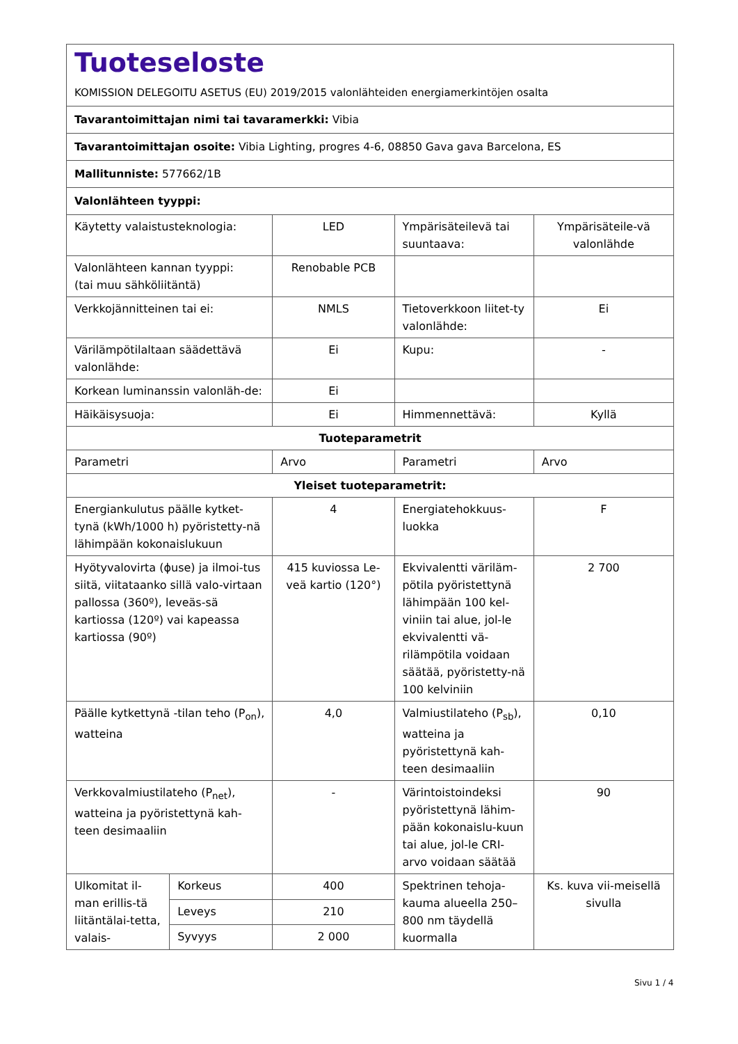Tuoteseloste
KOMISSION DELEGOITU ASETUS (EU) 2019/2015 valonlähteiden energiamerkintöjen osalta
Tavarantoimittajan nimi tai tavaramerkki: Vibia
Tavarantoimittajan osoite: Vibia Lighting, progres 4-6, 08850 Gava gava Barcelona, ES
Mallitunniste: 577662/1B
Valonlähteen tyyppi:
| Käytetty valaistusteknologia: | | LED | Ympärisäteilevä tai suuntaava: | Ympärisäteile-vä valonlähde |
| Valonlähteen kannan tyyppi: (tai muu sähköliitäntä) | | Renobable PCB | | |
| Verkkojännitteinen tai ei: | | NMLS | Tietoverkkoon liitet-ty valonlähde: | Ei |
| Värilämpötilaltaan säädettävä valonlähde: | | Ei | Kupu: | - |
| Korkean luminanssin valonläh-de: | | Ei | | |
| Häikäisysuoja: | | Ei | Himmennettävä: | Kyllä |
| Tuoteparametrit | | | | |
| Parametri | | Arvo | Parametri | Arvo |
| Yleiset tuoteparametrit: | | | | |
| Energiankulutus päälle kytket-tynä (kWh/1000 h) pyöristetty-nä lähimpään kokonaislukuun | | 4 | Energiatehokkuus-luokka | F |
| Hyötyvalovirta (ϕuse) ja ilmoi-tus siitä, viitataanko sillä valo-virtaan pallossa (360º), leveäs-sä kartiossa (120º) vai kapeassa kartiossa (90º) | | 415 kuviossa Le-veä kartio (120°) | Ekvivalentti väriläm-pötila pyöristettynä lähimpään 100 kel-viniin tai alue, jol-le ekvivalentti vä-rilämpötila voidaan säätää, pyöristetty-nä 100 kelviniin | 2 700 |
| Päälle kytkettynä -tilan teho (P<sub>on</sub>), watteina | | 4,0 | Valmiustilateho (P<sub>sb</sub>), watteina ja pyöristettynä kah-teen desimaaliin | 0,10 |
| Verkkovalmiustilateho (P<sub>net</sub>), watteina ja pyöristettynä kah-teen desimaaliin | | - | Värintoistoindeksi pyöristettynä lähim-pään kokonaislu-kuun tai alue, jol-le CRI-arvo voidaan säätää | 90 |
| Ulkomitat il-man erillis-tä liitäntälai-tetta, valais- | Korkeus | 400 | Spektrinen tehoja-kauma alueella 250–800 nm täydellä kuormalla | Ks. kuva vii-meisellä sivulla |
| | Leveys | 210 | | |
| | Syvyys | 2 000 | | |
Sivu 1 / 4